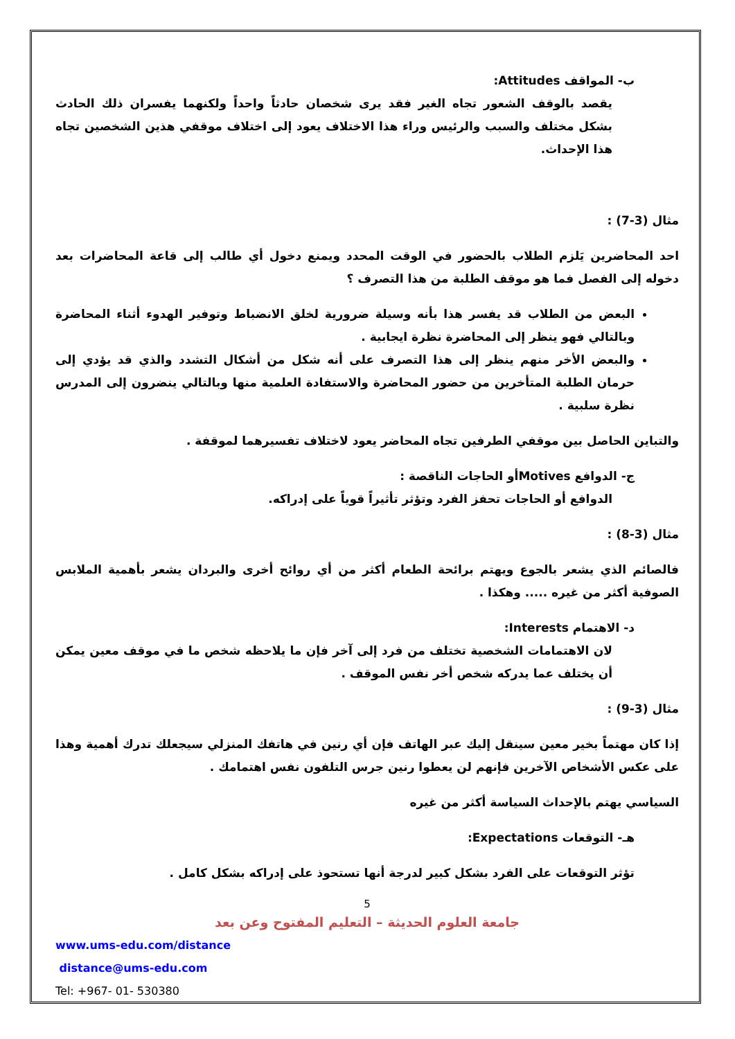ب- المواقف Attitudes:
يقصد بالوقف الشعور تجاه الغير فقد يرى شخصان حادثاً واحداً ولكنهما يفسران ذلك الحادث بشكل مختلف والسبب والرئيس وراء هذا الاختلاف يعود إلى اختلاف موقفي هذين الشخصين تجاه هذا الإحداث.
مثال (3-7) :
احد المحاضرين يَلزم الطلاب بالحضور في الوقت المحدد ويمنع دخول أي طالب إلى قاعة المحاضرات بعد دخوله إلى الفصل فما هو موقف الطلبة من هذا التصرف ؟
البعض من الطلاب قد يفسر هذا بأنه وسيلة ضرورية لخلق الانضباط وتوفير الهدوء أثناء المحاضرة وبالتالي فهو ينظر إلى المحاضرة نظرة ايجابية .
والبعض الأخر منهم ينظر إلى هذا التصرف على أنه شكل من أشكال التشدد والذي قد يؤدي إلى حرمان الطلبة المتأخرين من حضور المحاضرة والاستفادة العلمية منها وبالتالي ينضرون إلى المدرس نظرة سلبية .
والتباين الحاصل بين موقفي الطرفين تجاه المحاضر يعود لاختلاف تفسيرهما لموقفة .
ج- الدوافع Motivesأو الحاجات الناقصة :
الدوافع أو الحاجات تحفز الفرد وتؤثر تأثيراً قوياً على إدراكه.
مثال (3-8) :
فالصائم الذي يشعر بالجوع ويهتم برائحة الطعام أكثر من أي روائح أخرى والبردان يشعر بأهمية الملابس الصوفية أكثر من غيره ..... وهكذا .
د- الاهتمام Interests:
لان الاهتمامات الشخصية تختلف من فرد إلى آخر فإن ما يلاحظه شخص ما في موقف معين يمكن أن يختلف عما يدركه شخص أخر نفس الموقف .
مثال (3-9) :
إذا كان مهتماً بخير معين سينقل إليك عبر الهاتف فإن أي رنين في هاتفك المنزلي سيجعلك تدرك أهمية وهذا على عكس الأشخاص الآخرين فإنهم لن يعطوا رنين جرس التلفون نفس اهتمامك .
السياسي يهتم بالإحداث السياسة أكثر من غيره
هـ- التوقعات Expectations:
تؤثر التوقعات على الفرد بشكل كبير لدرجة أنها تستحوذ على إدراكه بشكل كامل .
5
جامعة العلوم الحديثة – التعليم المفتوح وعن بعد
www.ums-edu.com/distance
distance@ums-edu.com
Tel: +967- 01- 530380